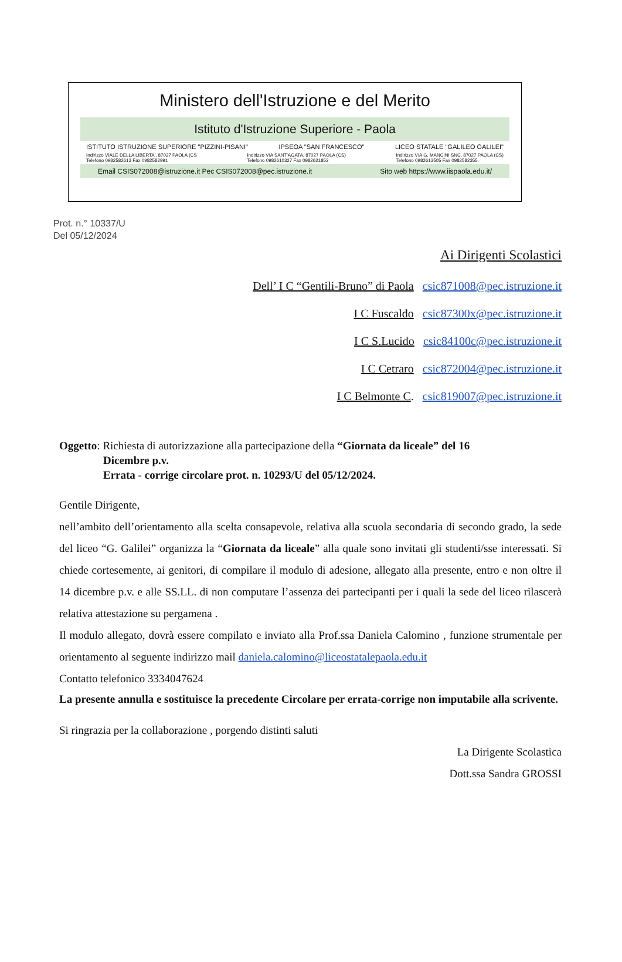Ministero dell'Istruzione e del Merito
Istituto d'Istruzione Superiore - Paola
ISTITUTO ISTRUZIONE SUPERIORE "PIZZINI-PISANI" IPSEOA "SAN FRANCESCO" LICEO STATALE "GALILEO GALILEI"
Indirizzo VIALE DELLA LIBERTA', 87027 PAOLA (CS
Telefono 0982582613 Fax 0982582991 Indirizzo VIA SANT'AGATA, 87027 PAOLA (CS)
Telefono 0982610327 Fax 0982621852 Indirizzo VIA G. MANCINI SNC, 87027 PAOLA (CS)
Telefono 0982613505 Fax 0982582355
Email CSIS072008@istruzione.it Pec CSIS072008@pec.istruzione.it Sito web https://www.iispaola.edu.it/
Prot. n.° 10337/U
Del 05/12/2024
Ai Dirigenti Scolastici
Dell’ I C “Gentili-Bruno” di Paola csic871008@pec.istruzione.it
I C Fuscaldo csic87300x@pec.istruzione.it
I C S.Lucido csic84100c@pec.istruzione.it
I C Cetraro csic872004@pec.istruzione.it
I C Belmonte C. csic819007@pec.istruzione.it
Oggetto: Richiesta di autorizzazione alla partecipazione della “Giornata da liceale” del 16
Dicembre p.v.
Errata - corrige circolare prot. n. 10293/U del 05/12/2024.
Gentile Dirigente,
nell’ambito dell’orientamento alla scelta consapevole, relativa alla scuola secondaria di secondo grado, la sede del liceo “G. Galilei” organizza la “Giornata da liceale” alla quale sono invitati gli studenti/sse interessati. Si chiede cortesemente, ai genitori, di compilare il modulo di adesione, allegato alla presente, entro e non oltre il 14 dicembre p.v. e alle SS.LL. di non computare l’assenza dei partecipanti per i quali la sede del liceo rilascerà relativa attestazione su pergamena .
Il modulo allegato, dovrà essere compilato e inviato alla Prof.ssa Daniela Calomino , funzione strumentale per orientamento al seguente indirizzo mail daniela.calomino@liceostatalepaola.edu.it
Contatto telefonico 3334047624
La presente annulla e sostituisce la precedente Circolare per errata-corrige non imputabile alla scrivente.
Si ringrazia per la collaborazione , porgendo distinti saluti
La Dirigente Scolastica
Dott.ssa Sandra GROSSI